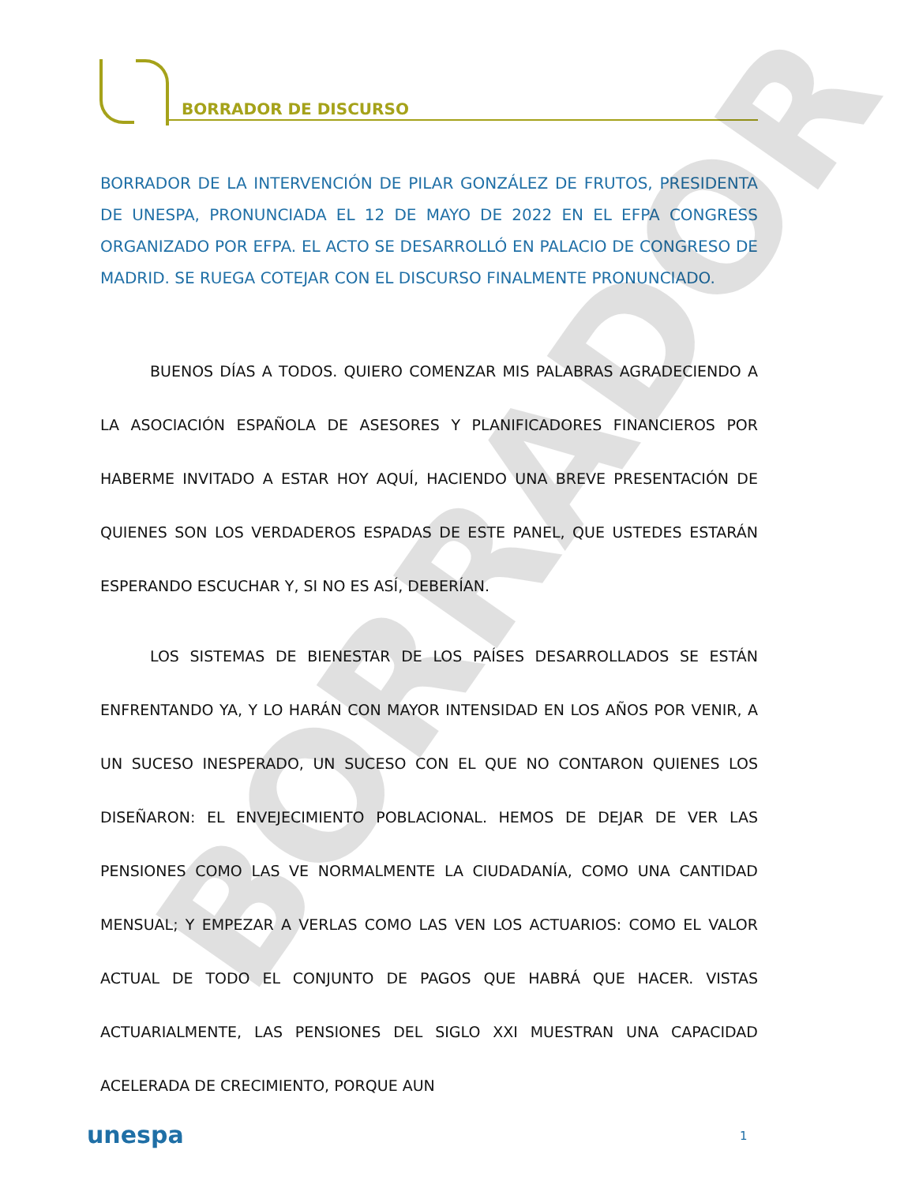BORRADOR DE DISCURSO
BORRADOR DE LA INTERVENCIÓN DE PILAR GONZÁLEZ DE FRUTOS, PRESIDENTA DE UNESPA, PRONUNCIADA EL 12 DE MAYO DE 2022 EN EL EFPA CONGRESS ORGANIZADO POR EFPA. EL ACTO SE DESARROLLÓ EN PALACIO DE CONGRESO DE MADRID. SE RUEGA COTEJAR CON EL DISCURSO FINALMENTE PRONUNCIADO.
BORRADOR
BUENOS DÍAS A TODOS. QUIERO COMENZAR MIS PALABRAS AGRADECIENDO A LA ASOCIACIÓN ESPAÑOLA DE ASESORES Y PLANIFICADORES FINANCIEROS POR HABERME INVITADO A ESTAR HOY AQUÍ, HACIENDO UNA BREVE PRESENTACIÓN DE QUIENES SON LOS VERDADEROS ESPADAS DE ESTE PANEL, QUE USTEDES ESTARÁN ESPERANDO ESCUCHAR Y, SI NO ES ASÍ, DEBERÍAN.
LOS SISTEMAS DE BIENESTAR DE LOS PAÍSES DESARROLLADOS SE ESTÁN ENFRENTANDO YA, Y LO HARÁN CON MAYOR INTENSIDAD EN LOS AÑOS POR VENIR, A UN SUCESO INESPERADO, UN SUCESO CON EL QUE NO CONTARON QUIENES LOS DISEÑARON: EL ENVEJECIMIENTO POBLACIONAL. HEMOS DE DEJAR DE VER LAS PENSIONES COMO LAS VE NORMALMENTE LA CIUDADANÍA, COMO UNA CANTIDAD MENSUAL; Y EMPEZAR A VERLAS COMO LAS VEN LOS ACTUARIOS: COMO EL VALOR ACTUAL DE TODO EL CONJUNTO DE PAGOS QUE HABRÁ QUE HACER. VISTAS ACTUARIALMENTE, LAS PENSIONES DEL SIGLO XXI MUESTRAN UNA CAPACIDAD ACELERADA DE CRECIMIENTO, PORQUE AUN
unespa 1